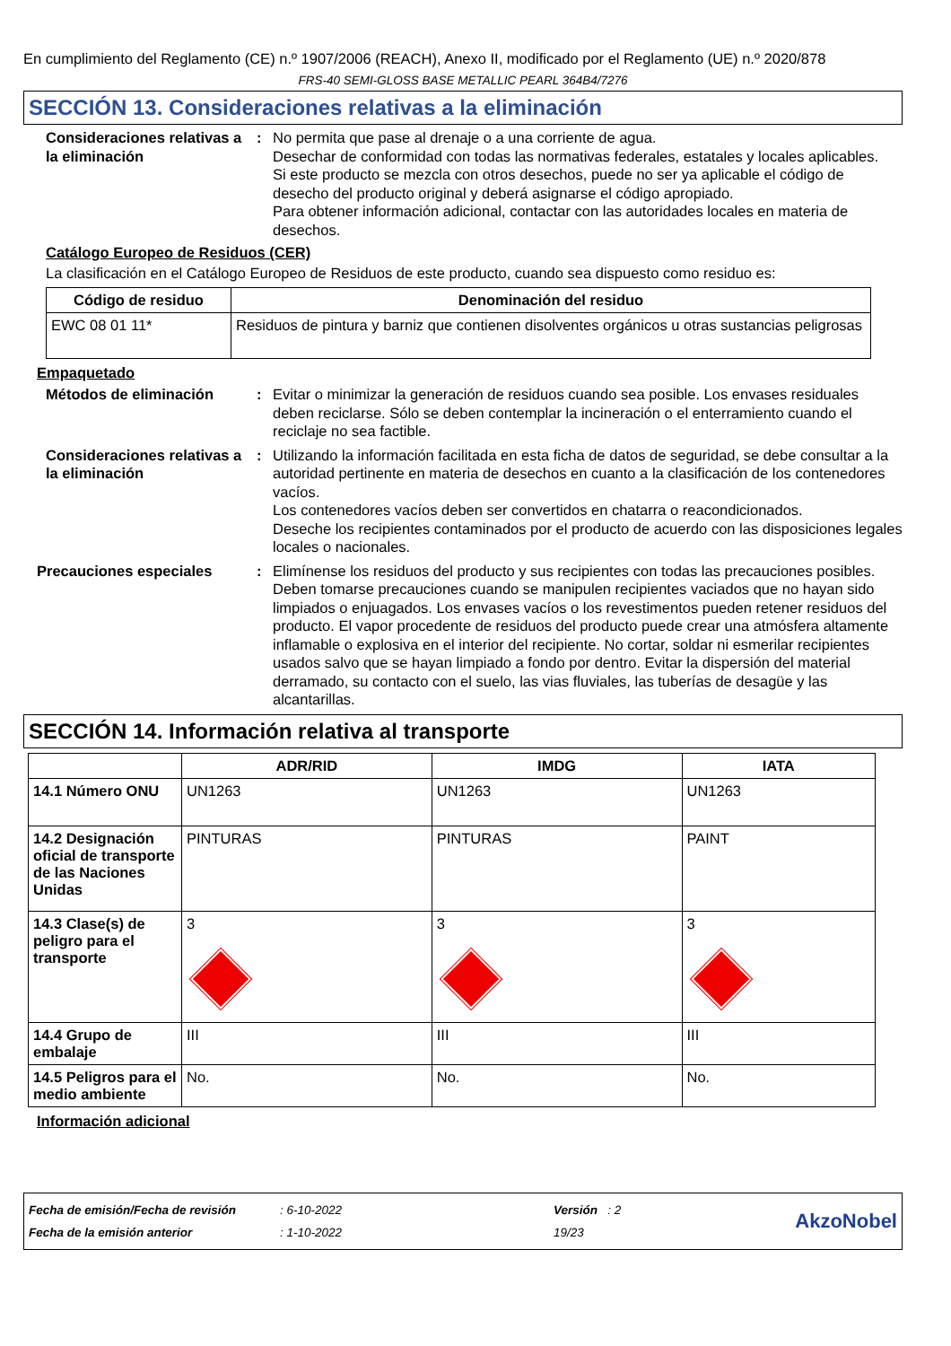En cumplimiento del Reglamento (CE) n.º 1907/2006 (REACH), Anexo II, modificado por el Reglamento (UE) n.º 2020/878
FRS-40 SEMI-GLOSS BASE METALLIC PEARL 364B4/7276
SECCIÓN 13. Consideraciones relativas a la eliminación
Consideraciones relativas a la eliminación
: No permita que pase al drenaje o a una corriente de agua.
Desechar de conformidad con todas las normativas federales, estatales y locales aplicables.
Si este producto se mezcla con otros desechos, puede no ser ya aplicable el código de desecho del producto original y deberá asignarse el código apropiado.
Para obtener información adicional, contactar con las autoridades locales en materia de desechos.
Catálogo Europeo de Residuos (CER)
La clasificación en el Catálogo Europeo de Residuos de este producto, cuando sea dispuesto como residuo es:
| Código de residuo | Denominación del residuo |
| --- | --- |
| EWC 08 01 11* | Residuos de pintura y barniz que contienen disolventes orgánicos u otras sustancias peligrosas |
Empaquetado
Métodos de eliminación : Evitar o minimizar la generación de residuos cuando sea posible. Los envases residuales deben reciclarse. Sólo se deben contemplar la incineración o el enterramiento cuando el reciclaje no sea factible.
Consideraciones relativas a la eliminación
: Utilizando la información facilitada en esta ficha de datos de seguridad, se debe consultar a la autoridad pertinente en materia de desechos en cuanto a la clasificación de los contenedores vacíos.
Los contenedores vacíos deben ser convertidos en chatarra o reacondicionados.
Deseche los recipientes contaminados por el producto de acuerdo con las disposiciones legales locales o nacionales.
Precauciones especiales : Elimínense los residuos del producto y sus recipientes con todas las precauciones posibles. Deben tomarse precauciones cuando se manipulen recipientes vaciados que no hayan sido limpiados o enjuagados. Los envases vacíos o los revestimentos pueden retener residuos del producto. El vapor procedente de residuos del producto puede crear una atmósfera altamente inflamable o explosiva en el interior del recipiente. No cortar, soldar ni esmerilar recipientes usados salvo que se hayan limpiado a fondo por dentro. Evitar la dispersión del material derramado, su contacto con el suelo, las vias fluviales, las tuberías de desagüe y las alcantarillas.
SECCIÓN 14. Información relativa al transporte
| | ADR/RID | IMDG | IATA |
| --- | --- | --- | --- |
| 14.1 Número ONU | UN1263 | UN1263 | UN1263 |
| 14.2 Designación oficial de transporte de las Naciones Unidas | PINTURAS | PINTURAS | PAINT |
| 14.3 Clase(s) de peligro para el transporte | 3 | 3 | 3 |
| 14.4 Grupo de embalaje | III | III | III |
| 14.5 Peligros para el medio ambiente | No. | No. | No. |
Información adicional
Fecha de emisión/Fecha de revisión
Fecha de la emisión anterior
: 6-10-2022
: 1-10-2022
Versión : 2
19/23
AkzoNobel